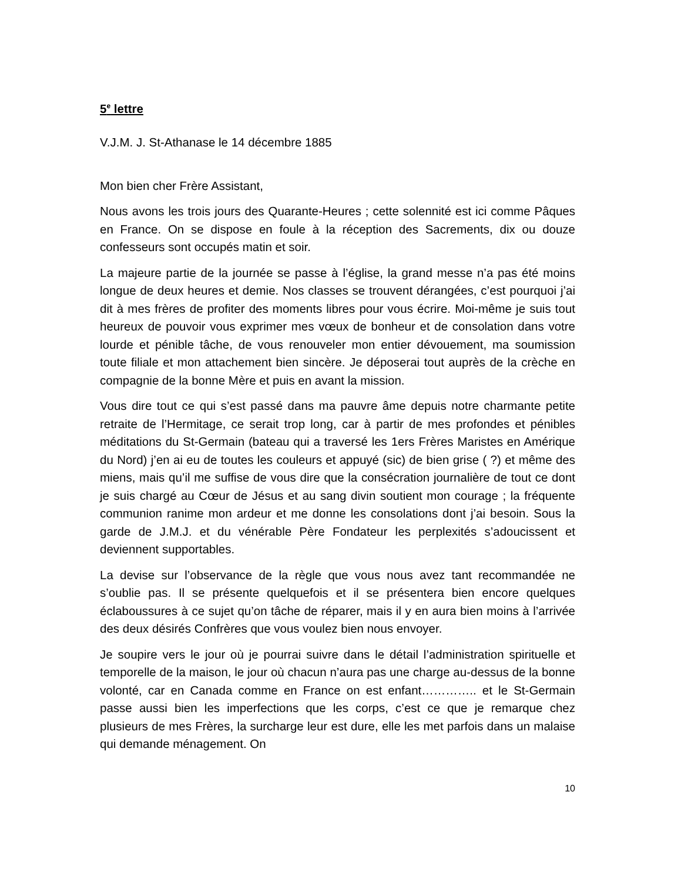5<sup>e</sup> lettre
V.J.M. J. St-Athanase le 14 décembre 1885
Mon bien cher Frère Assistant,
Nous avons les trois jours des Quarante-Heures ; cette solennité est ici comme Pâques en France. On se dispose en foule à la réception des Sacrements, dix ou douze confesseurs sont occupés matin et soir.
La majeure partie de la journée se passe à l’église, la grand messe n’a pas été moins longue de deux heures et demie. Nos classes se trouvent dérangées, c’est pourquoi j’ai dit à mes frères de profiter des moments libres pour vous écrire. Moi-même je suis tout heureux de pouvoir vous exprimer mes vœux de bonheur et de consolation dans votre lourde et pénible tâche, de vous renouveler mon entier dévouement, ma soumission toute filiale et mon attachement bien sincère. Je déposerai tout auprès de la crèche en compagnie de la bonne Mère et puis en avant la mission.
Vous dire tout ce qui s’est passé dans ma pauvre âme depuis notre charmante petite retraite de l’Hermitage, ce serait trop long, car à partir de mes profondes et pénibles méditations du St-Germain (bateau qui a traversé les 1ers Frères Maristes en Amérique du Nord) j’en ai eu de toutes les couleurs et appuyé (sic) de bien grise ( ?) et même des miens, mais qu’il me suffise de vous dire que la consécration journalière de tout ce dont je suis chargé au Cœur de Jésus et au sang divin soutient mon courage ; la fréquente communion ranime mon ardeur et me donne les consolations dont j’ai besoin. Sous la garde de J.M.J. et du vénérable Père Fondateur les perplexités s’adoucissent et deviennent supportables.
La devise sur l’observance de la règle que vous nous avez tant recommandée ne s’oublie pas. Il se présente quelquefois et il se présentera bien encore quelques éclaboussures à ce sujet qu’on tâche de réparer, mais il y en aura bien moins à l’arrivée des deux désirés Confrères que vous voulez bien nous envoyer.
Je soupire vers le jour où je pourrai suivre dans le détail l’administration spirituelle et temporelle de la maison, le jour où chacun n’aura pas une charge au-dessus de la bonne volonté, car en Canada comme en France on est enfant………….. et le St-Germain passe aussi bien les imperfections que les corps, c’est ce que je remarque chez plusieurs de mes Frères, la surcharge leur est dure, elle les met parfois dans un malaise qui demande ménagement. On
10